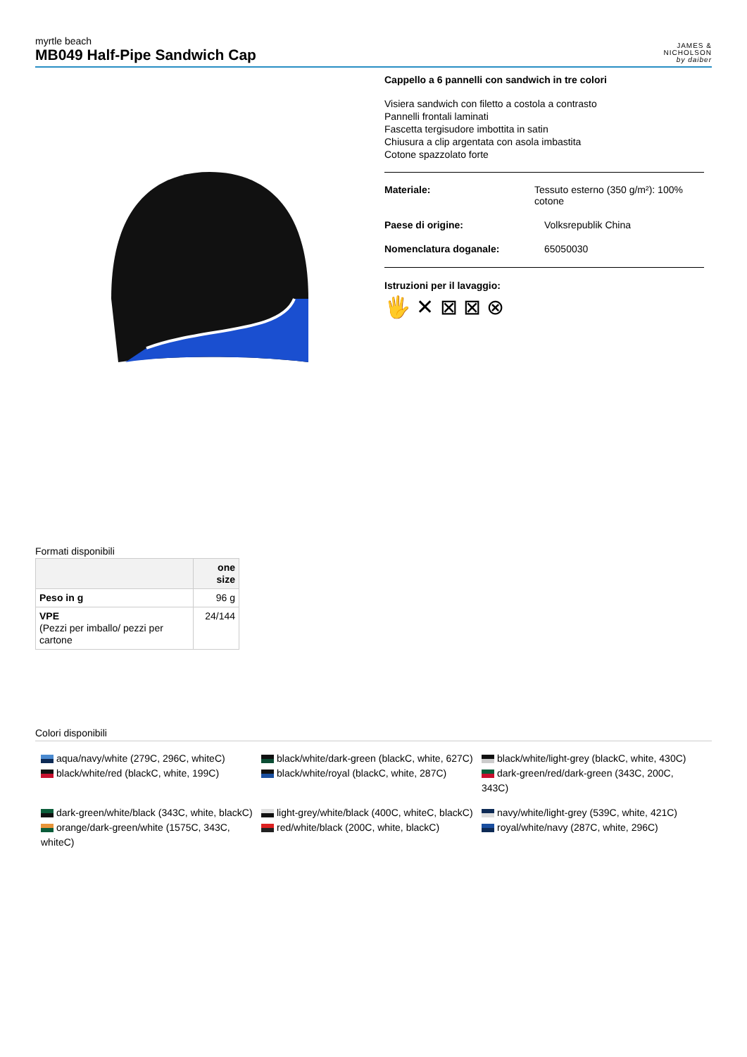myrtle beach
MB049 Half-Pipe Sandwich Cap
JAMES &
NICHOLSON
by daiber
Cappello a 6 pannelli con sandwich in tre colori
Visiera sandwich con filetto a costola a contrasto
Pannelli frontali laminati
Fascetta tergisudore imbottita in satin
Chiusura a clip argentata con asola imbastita
Cotone spazzolato forte
Materiale: Tessuto esterno (350 g/m²): 100% cotone
Paese di origine: Volksrepublik China
Nomenclatura doganale: 65050030
Istruzioni per il lavaggio:
🖐 ✕ ⊠ ⊠ ⊗
Formati disponibili
| | one size |
| --- | --- |
| Peso in g | 96 g |
| VPE (Pezzi per imballo/ pezzi per cartone | 24/144 |
Colori disponibili
aqua/navy/white (279C, 296C, whiteC)
black/white/red (blackC, white, 199C)
black/white/dark-green (blackC, white, 627C)
black/white/royal (blackC, white, 287C)
black/white/light-grey (blackC, white, 430C)
dark-green/red/dark-green (343C, 200C, 343C)
dark-green/white/black (343C, white, blackC)
orange/dark-green/white (1575C, 343C, whiteC)
light-grey/white/black (400C, whiteC, blackC)
red/white/black (200C, white, blackC)
navy/white/light-grey (539C, white, 421C)
royal/white/navy (287C, white, 296C)